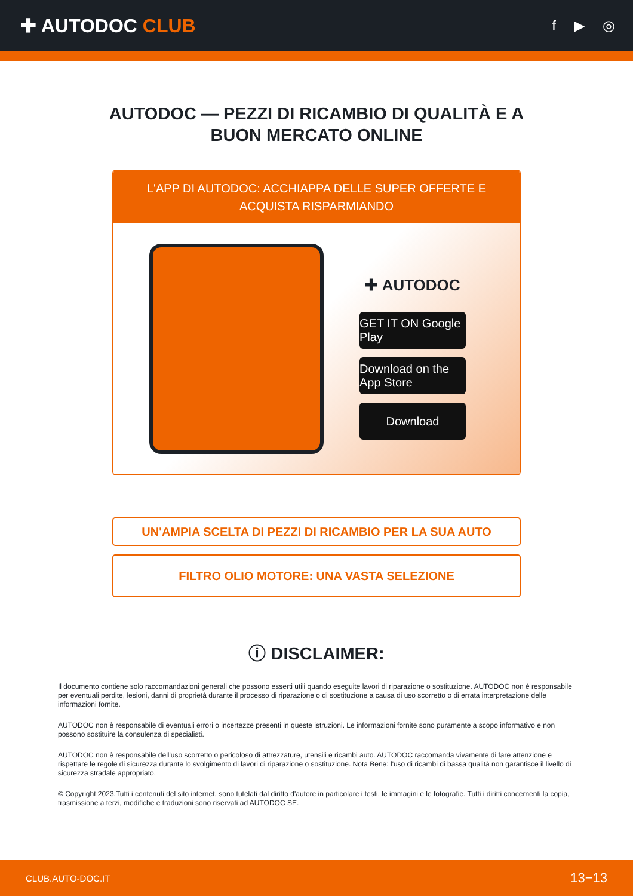✚ AUTODOC CLUB
f ▶ ◎
AUTODOC — PEZZI DI RICAMBIO DI QUALITÀ E A BUON MERCATO ONLINE
L'APP DI AUTODOC: ACCHIAPPA DELLE SUPER OFFERTE E ACQUISTA RISPARMIANDO
✚ AUTODOC
GET IT ON Google Play
Download on the App Store
Download
UN'AMPIA SCELTA DI PEZZI DI RICAMBIO PER LA SUA AUTO
FILTRO OLIO MOTORE: UNA VASTA SELEZIONE
ⓘ DISCLAIMER:
Il documento contiene solo raccomandazioni generali che possono esserti utili quando eseguite lavori di riparazione o sostituzione. AUTODOC non è responsabile per eventuali perdite, lesioni, danni di proprietà durante il processo di riparazione o di sostituzione a causa di uso scorretto o di errata interpretazione delle informazioni fornite.
AUTODOC non è responsabile di eventuali errori o incertezze presenti in queste istruzioni. Le informazioni fornite sono puramente a scopo informativo e non possono sostituire la consulenza di specialisti.
AUTODOC non è responsabile dell'uso scorretto o pericoloso di attrezzature, utensili e ricambi auto. AUTODOC raccomanda vivamente di fare attenzione e rispettare le regole di sicurezza durante lo svolgimento di lavori di riparazione o sostituzione. Nota Bene: l'uso di ricambi di bassa qualità non garantisce il livello di sicurezza stradale appropriato.
© Copyright 2023.Tutti i contenuti del sito internet, sono tutelati dal diritto d'autore in particolare i testi, le immagini e le fotografie. Tutti i diritti concernenti la copia, trasmissione a terzi, modifiche e traduzioni sono riservati ad AUTODOC SE.
CLUB.AUTO-DOC.IT 13−13